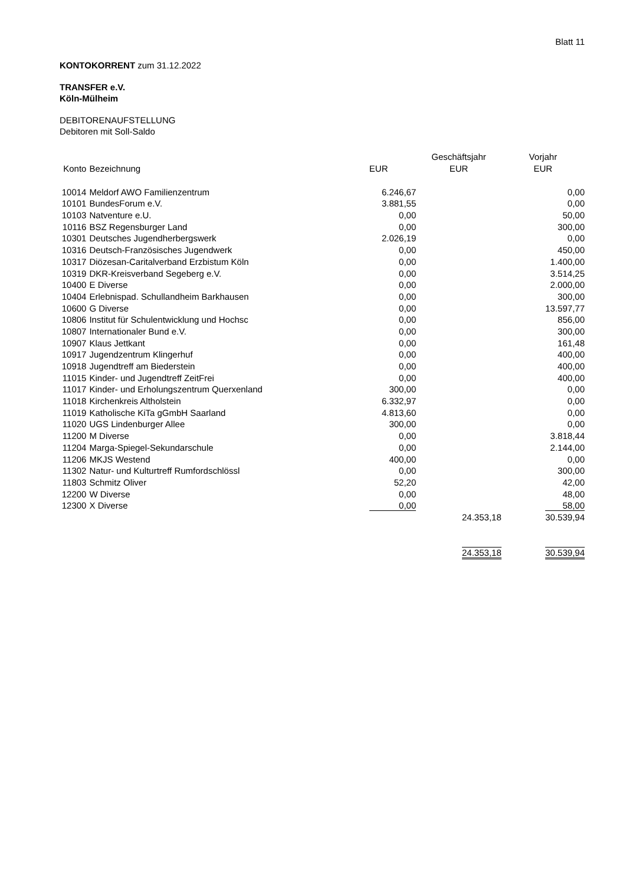Blatt 11
KONTOKORRENT zum 31.12.2022
TRANSFER e.V.
Köln-Mülheim
DEBITORENAUFSTELLUNG
Debitoren mit Soll-Saldo
| | | | Geschäftsjahr | Vorjahr |
| --- | --- | --- | --- | --- |
| Konto | Bezeichnung | EUR | EUR | EUR |
| 10014 | Meldorf AWO Familienzentrum | 6.246,67 | | 0,00 |
| 10101 | BundesForum e.V. | 3.881,55 | | 0,00 |
| 10103 | Natventure e.U. | 0,00 | | 50,00 |
| 10116 | BSZ Regensburger Land | 0,00 | | 300,00 |
| 10301 | Deutsches Jugendherbergswerk | 2.026,19 | | 0,00 |
| 10316 | Deutsch-Französisches Jugendwerk | 0,00 | | 450,00 |
| 10317 | Diözesan-Caritalverband Erzbistum Köln | 0,00 | | 1.400,00 |
| 10319 | DKR-Kreisverband Segeberg e.V. | 0,00 | | 3.514,25 |
| 10400 | E Diverse | 0,00 | | 2.000,00 |
| 10404 | Erlebnispad. Schullandheim Barkhausen | 0,00 | | 300,00 |
| 10600 | G Diverse | 0,00 | | 13.597,77 |
| 10806 | Institut für Schulentwicklung und Hochsc | 0,00 | | 856,00 |
| 10807 | Internationaler Bund e.V. | 0,00 | | 300,00 |
| 10907 | Klaus Jettkant | 0,00 | | 161,48 |
| 10917 | Jugendzentrum Klingerhuf | 0,00 | | 400,00 |
| 10918 | Jugendtreff am Biederstein | 0,00 | | 400,00 |
| 11015 | Kinder- und Jugendtreff ZeitFrei | 0,00 | | 400,00 |
| 11017 | Kinder- und Erholungszentrum Querxenland | 300,00 | | 0,00 |
| 11018 | Kirchenkreis Altholstein | 6.332,97 | | 0,00 |
| 11019 | Katholische KiTa gGmbH Saarland | 4.813,60 | | 0,00 |
| 11020 | UGS Lindenburger Allee | 300,00 | | 0,00 |
| 11200 | M Diverse | 0,00 | | 3.818,44 |
| 11204 | Marga-Spiegel-Sekundarschule | 0,00 | | 2.144,00 |
| 11206 | MKJS Westend | 400,00 | | 0,00 |
| 11302 | Natur- und Kulturtreff Rumfordschlössl | 0,00 | | 300,00 |
| 11803 | Schmitz Oliver | 52,20 | | 42,00 |
| 12200 | W Diverse | 0,00 | | 48,00 |
| 12300 | X Diverse | 0,00 | | 58,00 |
| | | | 24.353,18 | 30.539,94 |
| | | | 24.353,18 | 30.539,94 |